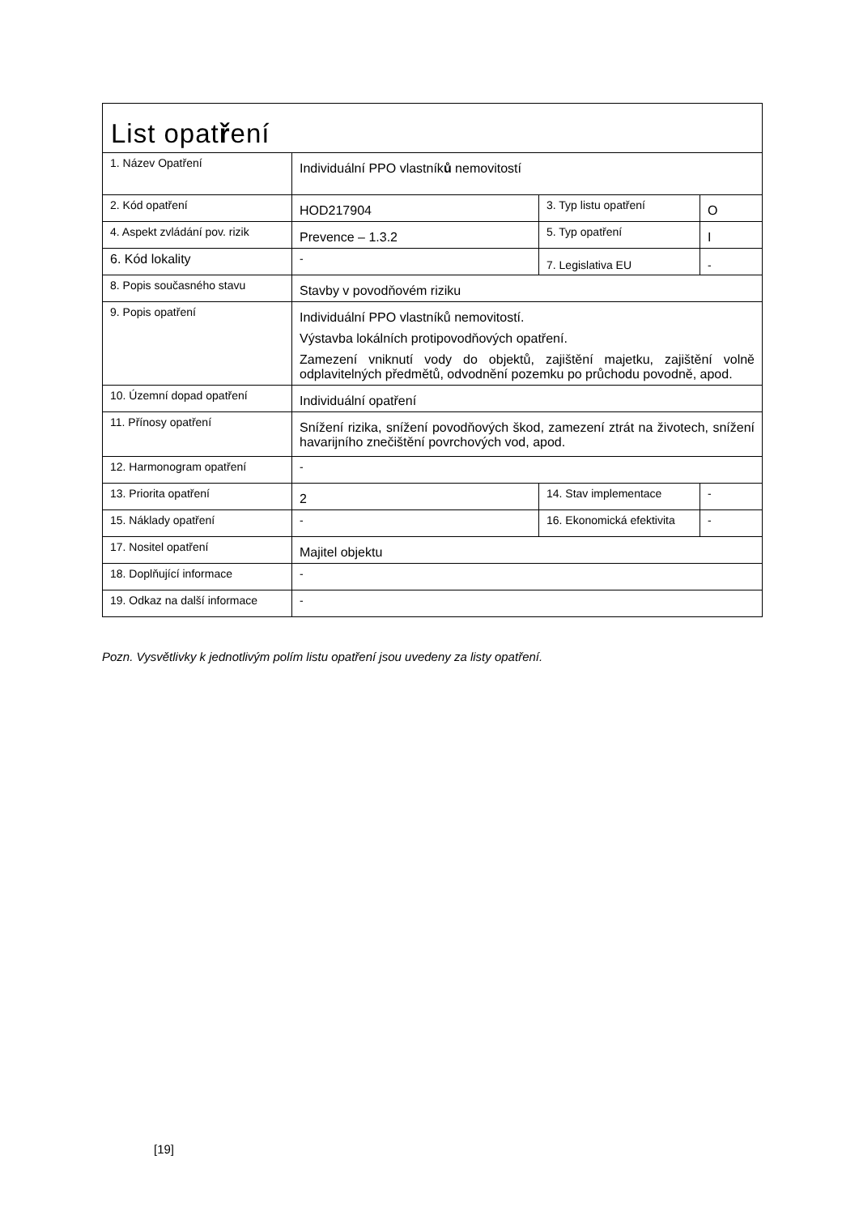| List opat ř ení | | | |
| 1. Název Opatření | Individuální PPO vlastník ů nemovitostí | | |
| 2. Kód opatření | HOD217904 | 3. Typ listu opatření | O |
| 4. Aspekt zvládání pov. rizik | Prevence – 1.3.2 | 5. Typ opatření | I |
| 6. Kód lokality | - | 7. Legislativa EU | - |
| 8. Popis současného stavu | Stavby v povodňovém riziku | | |
| 9. Popis opatření | Individuální PPO vlastníků nemovitostí. Výstavba lokálních protipovodňových opatření. Zamezení vniknutí vody do objektů, zajištění majetku, zajištění volně odplavitelných předmětů, odvodnění pozemku po průchodu povodně, apod. | | |
| 10. Územní dopad opatření | Individuální opatření | | |
| 11. Přínosy opatření | Snížení rizika, snížení povodňových škod, zamezení ztrát na životech, snížení havarijního znečištění povrchových vod, apod. | | |
| 12. Harmonogram opatření | - | | |
| 13. Priorita opatření | 2 | 14. Stav implementace | - |
| 15. Náklady opatření | - | 16. Ekonomická efektivita | - |
| 17. Nositel opatření | Majitel objektu | | |
| 18. Doplňující informace | - | | |
| 19. Odkaz na další informace | - | | |
Pozn. Vysvětlivky k jednotlivým polím listu opatření jsou uvedeny za listy opatření.
[19]